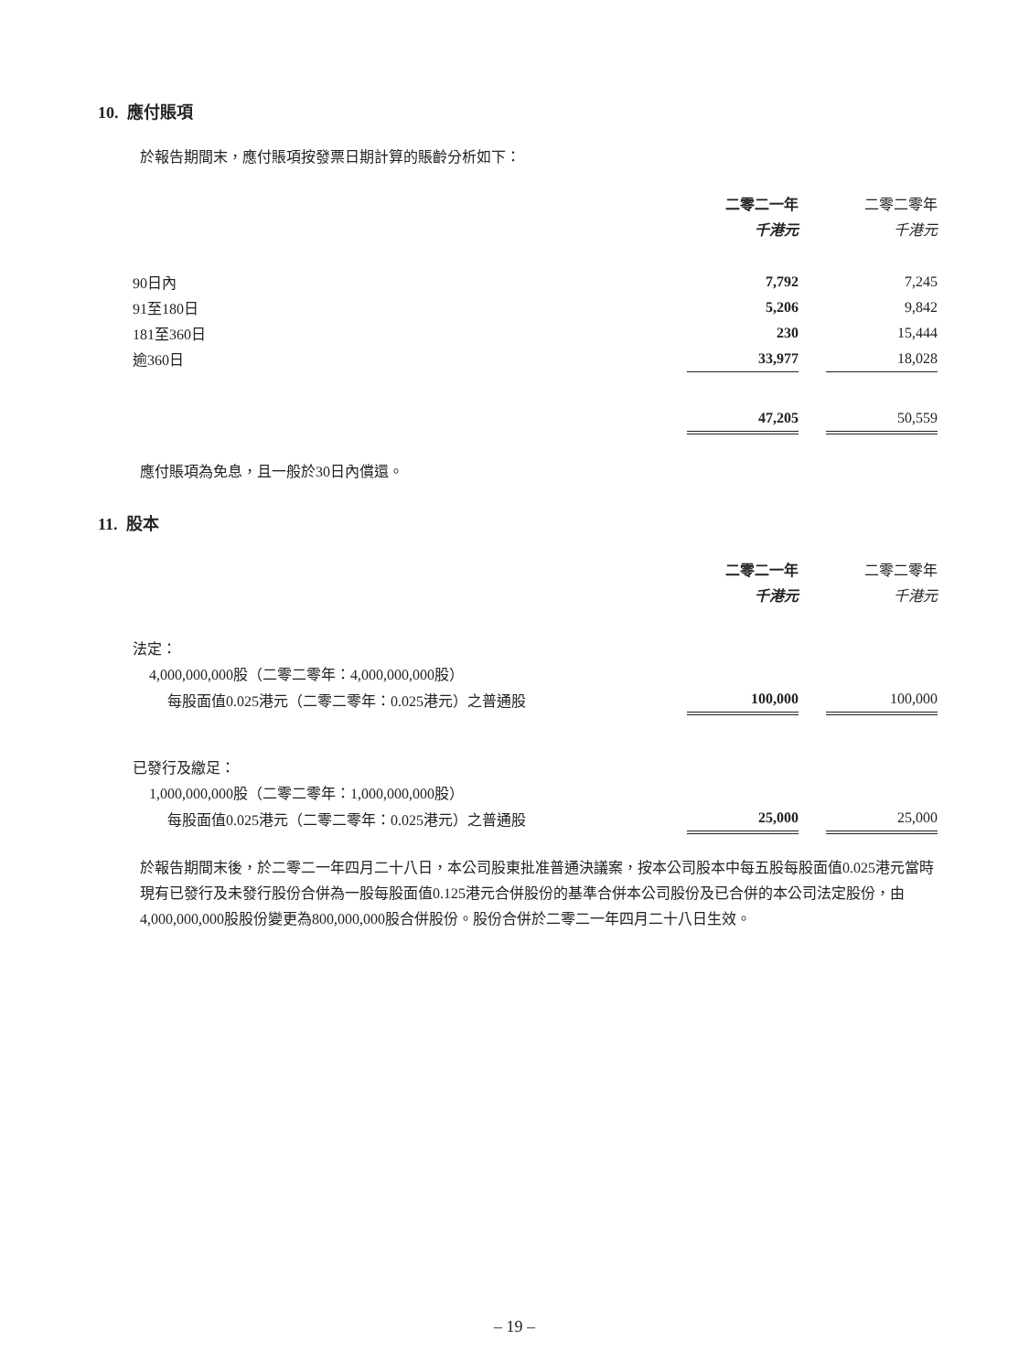10. 應付賬項
於報告期間末，應付賬項按發票日期計算的賬齡分析如下：
| | 二零二一年 | | 二零二零年 |
| | 千港元 | | 千港元 |
| 90日內 | 7,792 | | 7,245 |
| 91至180日 | 5,206 | | 9,842 |
| 181至360日 | 230 | | 15,444 |
| 逾360日 | 33,977 | | 18,028 |
| | 47,205 | | 50,559 |
應付賬項為免息，且一般於30日內償還。
11. 股本
| | 二零二一年 | | 二零二零年 |
| | 千港元 | | 千港元 |
| 法定： | | | |
| 4,000,000,000股（二零二零年：4,000,000,000股） | | | |
| 每股面值0.025港元（二零二零年：0.025港元）之普通股 | 100,000 | | 100,000 |
| 已發行及繳足： | | | |
| 1,000,000,000股（二零二零年：1,000,000,000股） | | | |
| 每股面值0.025港元（二零二零年：0.025港元）之普通股 | 25,000 | | 25,000 |
於報告期間末後，於二零二一年四月二十八日，本公司股東批准普通決議案，按本公司股本中每五股每股面值0.025港元當時現有已發行及未發行股份合併為一股每股面值0.125港元合併股份的基準合併本公司股份及已合併的本公司法定股份，由4,000,000,000股股份變更為800,000,000股合併股份。股份合併於二零二一年四月二十八日生效。
– 19 –